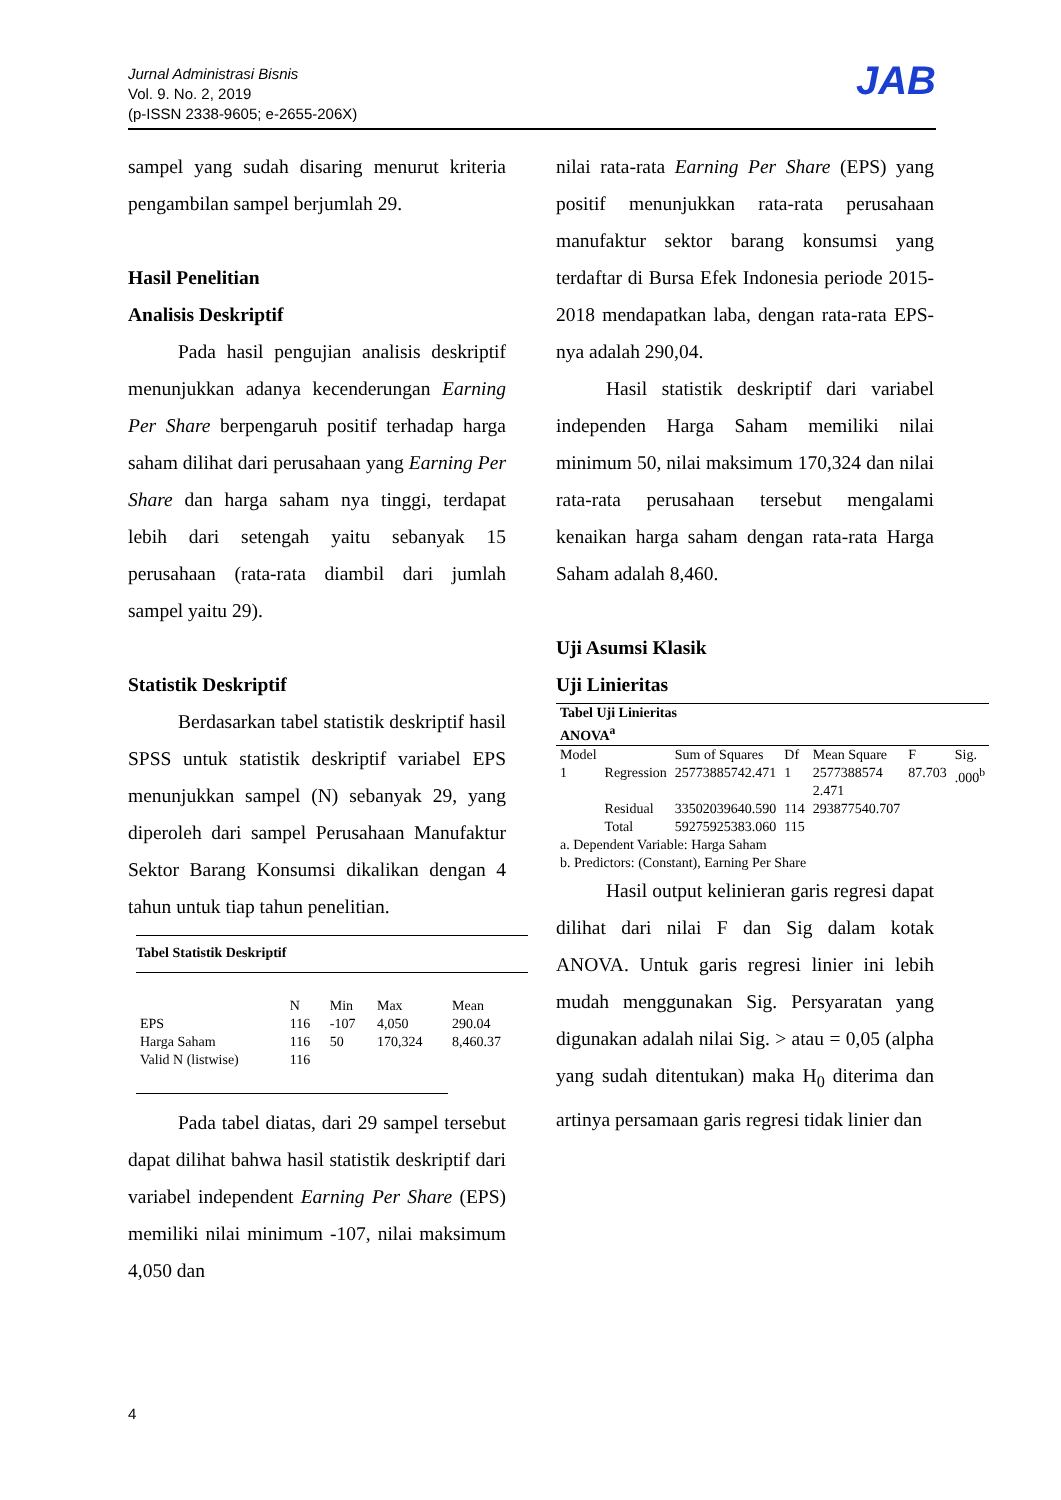Jurnal Administrasi Bisnis
Vol. 9. No. 2, 2019
(p-ISSN 2338-9605; e-2655-206X)
JAB
sampel yang sudah disaring menurut kriteria pengambilan sampel berjumlah 29.
Hasil Penelitian
Analisis Deskriptif
Pada hasil pengujian analisis deskriptif menunjukkan adanya kecenderungan Earning Per Share berpengaruh positif terhadap harga saham dilihat dari perusahaan yang Earning Per Share dan harga saham nya tinggi, terdapat lebih dari setengah yaitu sebanyak 15 perusahaan (rata-rata diambil dari jumlah sampel yaitu 29).
Statistik Deskriptif
Berdasarkan tabel statistik deskriptif hasil SPSS untuk statistik deskriptif variabel EPS menunjukkan sampel (N) sebanyak 29, yang diperoleh dari sampel Perusahaan Manufaktur Sektor Barang Konsumsi dikalikan dengan 4 tahun untuk tiap tahun penelitian.
| Tabel Statistik Deskriptif | | | | |
| --- | --- | --- | --- | --- |
| | N | Min | Max | Mean |
| EPS | 116 | -107 | 4,050 | 290.04 |
| Harga Saham | 116 | 50 | 170,324 | 8,460.37 |
| Valid N (listwise) | 116 | | | |
Pada tabel diatas, dari 29 sampel tersebut dapat dilihat bahwa hasil statistik deskriptif dari variabel independent Earning Per Share (EPS) memiliki nilai minimum -107, nilai maksimum 4,050 dan
nilai rata-rata Earning Per Share (EPS) yang positif menunjukkan rata-rata perusahaan manufaktur sektor barang konsumsi yang terdaftar di Bursa Efek Indonesia periode 2015-2018 mendapatkan laba, dengan rata-rata EPS-nya adalah 290,04.
Hasil statistik deskriptif dari variabel independen Harga Saham memiliki nilai minimum 50, nilai maksimum 170,324 dan nilai rata-rata perusahaan tersebut mengalami kenaikan harga saham dengan rata-rata Harga Saham adalah 8,460.
Uji Asumsi Klasik
Uji Linieritas
| Tabel Uji Linieritas ANOVA<sup>a</sup> | | | | | | |
| --- | --- | --- | --- | --- | --- | --- |
| Model | | Sum of Squares | Df | Mean Square | F | Sig. |
| 1 | Regression | 25773885742.471 | 1 | 2577388574 2.471 | 87.703 | .000<sup>b</sup> |
| | Residual | 33502039640.590 | 114 | 293877540.707 | | |
| | Total | 59275925383.060 | 115 | | | |
| a. Dependent Variable: Harga Saham b. Predictors: (Constant), Earning Per Share | | | | | | |
Hasil output kelinieran garis regresi dapat dilihat dari nilai F dan Sig dalam kotak ANOVA. Untuk garis regresi linier ini lebih mudah menggunakan Sig. Persyaratan yang digunakan adalah nilai Sig. > atau = 0,05 (alpha yang sudah ditentukan) maka H<sub>0</sub> diterima dan artinya persamaan garis regresi tidak linier dan
4